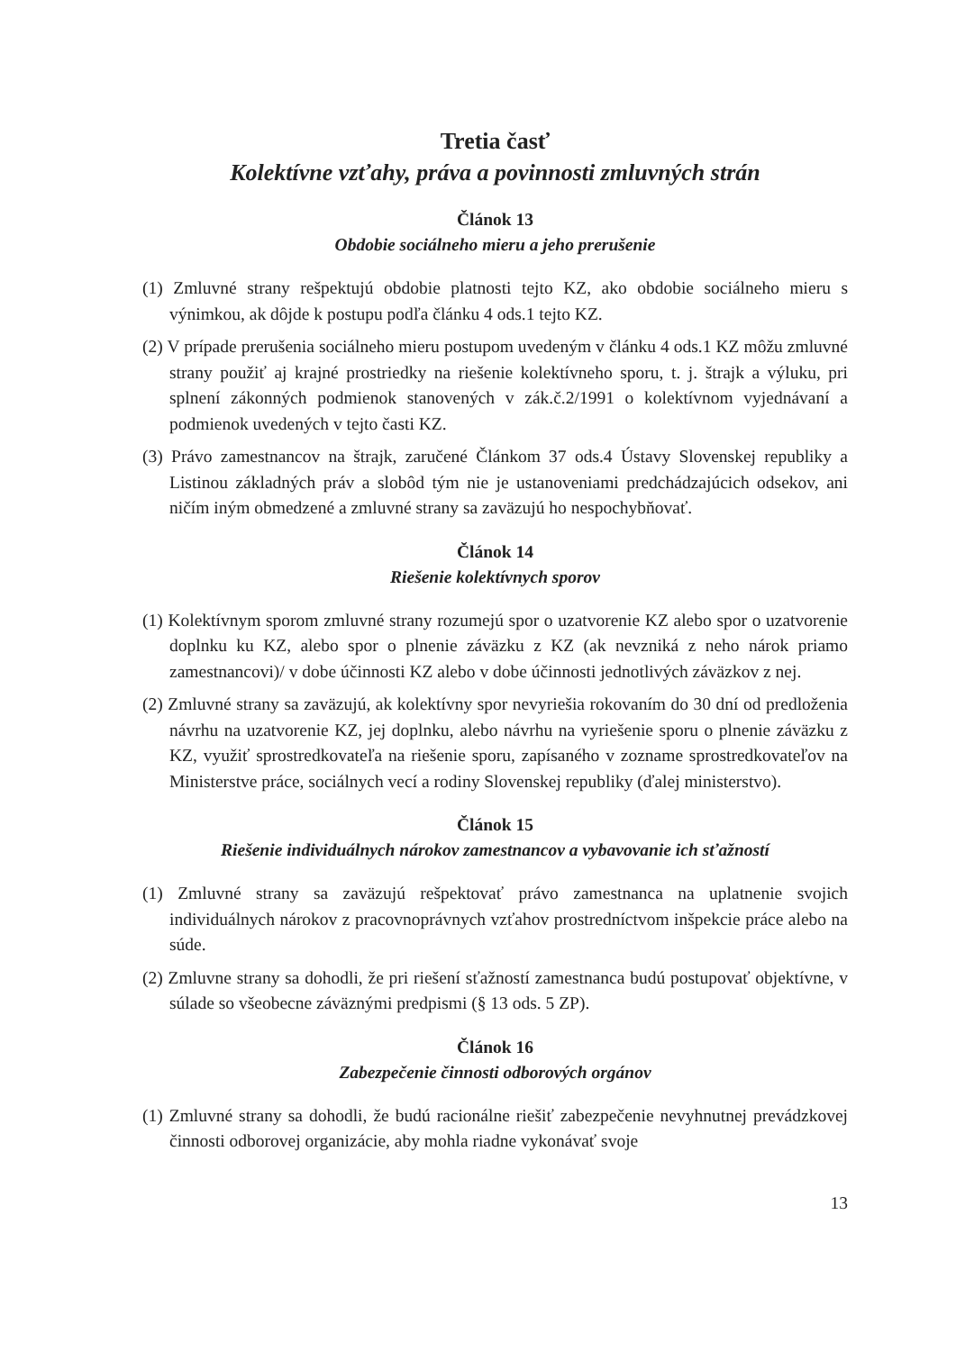Tretia časť
Kolektívne vzťahy, práva a povinnosti zmluvných strán
Článok 13
Obdobie sociálneho mieru a jeho prerušenie
(1) Zmluvné strany rešpektujú obdobie platnosti tejto KZ, ako obdobie sociálneho mieru s výnimkou, ak dôjde k postupu podľa článku 4 ods.1 tejto KZ.
(2) V prípade prerušenia sociálneho mieru postupom uvedeným v článku 4 ods.1 KZ môžu zmluvné strany použiť aj krajné prostriedky na riešenie kolektívneho sporu, t. j. štrajk a výluku, pri splnení zákonných podmienok stanovených v zák.č.2/1991 o kolektívnom vyjednávaní a podmienok uvedených v tejto časti KZ.
(3) Právo zamestnancov na štrajk, zaručené Článkom 37 ods.4 Ústavy Slovenskej republiky a Listinou základných práv a slobôd tým nie je ustanoveniami predchádzajúcich odsekov, ani ničím iným obmedzené a zmluvné strany sa zaväzujú ho nespochybňovať.
Článok 14
Riešenie kolektívnych sporov
(1) Kolektívnym sporom zmluvné strany rozumejú spor o uzatvorenie KZ alebo spor o uzatvorenie doplnku ku KZ, alebo spor o plnenie záväzku z KZ (ak nevzniká z neho nárok priamo zamestnancovi)/ v dobe účinnosti KZ alebo v dobe účinnosti jednotlivých záväzkov z nej.
(2) Zmluvné strany sa zaväzujú, ak kolektívny spor nevyriešia rokovaním do 30 dní od predloženia návrhu na uzatvorenie KZ, jej doplnku, alebo návrhu na vyriešenie sporu o plnenie záväzku z KZ, využiť sprostredkovateľa na riešenie sporu, zapísaného v zozname sprostredkovateľov na Ministerstve práce, sociálnych vecí a rodiny Slovenskej republiky (ďalej ministerstvo).
Článok 15
Riešenie individuálnych nárokov zamestnancov a vybavovanie ich sťažností
(1) Zmluvné strany sa zaväzujú rešpektovať právo zamestnanca na uplatnenie svojich individuálnych nárokov z pracovnoprávnych vzťahov prostredníctvom inšpekcie práce alebo na súde.
(2) Zmluvne strany sa dohodli, že pri riešení sťažností zamestnanca budú postupovať objektívne, v súlade so všeobecne záväznými predpismi (§ 13 ods. 5 ZP).
Článok 16
Zabezpečenie činnosti odborových orgánov
(1) Zmluvné strany sa dohodli, že budú racionálne riešiť zabezpečenie nevyhnutnej prevádzkovej činnosti odborovej organizácie, aby mohla riadne vykonávať svoje
13